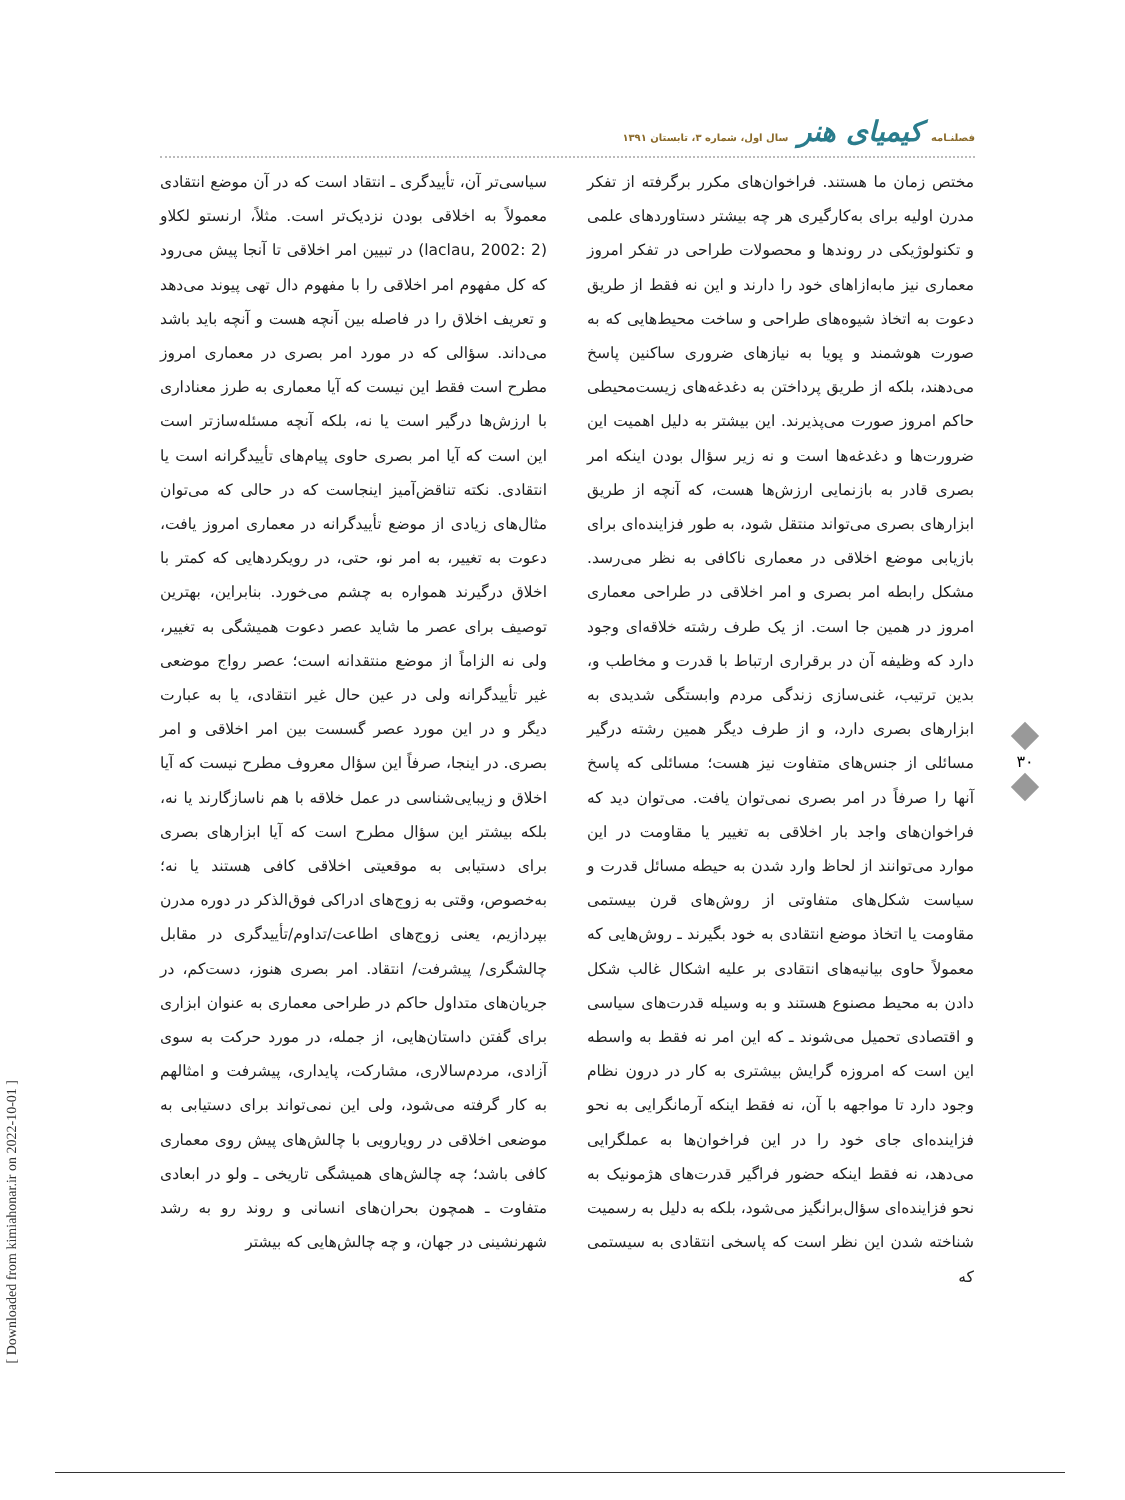فصلنـامه کیمیای هنر سال اول، شماره ۳، تابستان ۱۳۹۱
سیاسی‌تر آن، تأییدگری ـ انتقاد است که در آن موضع انتقادی معمولاً به اخلاقی بودن نزدیک‌تر است. مثلاً، ارنستو لکلاو (laclau, 2002: 2) در تبیین امر اخلاقی تا آنجا پیش می‌رود که کل مفهوم امر اخلاقی را با مفهوم دال تهی پیوند می‌دهد و تعریف اخلاق را در فاصله بین آنچه هست و آنچه باید باشد می‌داند. سؤالی که در مورد امر بصری در معماری امروز مطرح است فقط این نیست که آیا معماری به طرز معناداری با ارزش‌ها درگیر است یا نه، بلکه آنچه مسئله‌سازتر است این است که آیا امر بصری حاوی پیام‌های تأییدگرانه است یا انتقادی. نکته تناقض‌آمیز اینجاست که در حالی که می‌توان مثال‌های زیادی از موضع تأییدگرانه در معماری امروز یافت، دعوت به تغییر، به امر نو، حتی، در رویکردهایی که کمتر با اخلاق درگیرند همواره به چشم می‌خورد. بنابراین، بهترین توصیف برای عصر ما شاید عصر دعوت همیشگی به تغییر، ولی نه الزاماً از موضع منتقدانه است؛ عصر رواج موضعی غیر تأییدگرانه ولی در عین حال غیر انتقادی، یا به عبارت دیگر و در این مورد عصر گسست بین امر اخلاقی و امر بصری. در اینجا، صرفاً این سؤال معروف مطرح نیست که آیا اخلاق و زیبایی‌شناسی در عمل خلاقه با هم ناسازگارند یا نه، بلکه بیشتر این سؤال مطرح است که آیا ابزارهای بصری برای دستیابی به موقعیتی اخلاقی کافی هستند یا نه؛ به‌خصوص، وقتی به زوج‌های ادراکی فوق‌الذکر در دوره مدرن بپردازیم، یعنی زوج‌های اطاعت/تداوم/تأییدگری در مقابل چالشگری/ پیشرفت/ انتقاد. امر بصری هنوز، دست‌کم، در جریان‌های متداول حاکم در طراحی معماری به عنوان ابزاری برای گفتن داستان‌هایی، از جمله، در مورد حرکت به سوی آزادی، مردم‌سالاری، مشارکت، پایداری، پیشرفت و امثالهم به کار گرفته می‌شود، ولی این نمی‌تواند برای دستیابی به موضعی اخلاقی در رویارویی با چالش‌های پیش روی معماری کافی باشد؛ چه چالش‌های همیشگی تاریخی ـ ولو در ابعادی متفاوت ـ همچون بحران‌های انسانی و روند رو به رشد شهرنشینی در جهان، و چه چالش‌هایی که بیشتر
مختص زمان ما هستند. فراخوان‌های مکرر برگرفته از تفکر مدرن اولیه برای به‌کارگیری هر چه بیشتر دستاوردهای علمی و تکنولوژیکی در روندها و محصولات طراحی در تفکر امروز معماری نیز مابه‌ازاهای خود را دارند و این نه فقط از طریق دعوت به اتخاذ شیوه‌های طراحی و ساخت محیط‌هایی که به صورت هوشمند و پویا به نیازهای ضروری ساکنین پاسخ می‌دهند، بلکه از طریق پرداختن به دغدغه‌های زیست‌محیطی حاکم امروز صورت می‌پذیرند. این بیشتر به دلیل اهمیت این ضرورت‌ها و دغدغه‌ها است و نه زیر سؤال بودن اینکه امر بصری قادر به بازنمایی ارزش‌ها هست، که آنچه از طریق ابزارهای بصری می‌تواند منتقل شود، به طور فزاینده‌ای برای بازیابی موضع اخلاقی در معماری ناکافی به نظر می‌رسد. مشکل رابطه امر بصری و امر اخلاقی در طراحی معماری امروز در همین جا است. از یک طرف رشته خلاقه‌ای وجود دارد که وظیفه آن در برقراری ارتباط با قدرت و مخاطب و، بدین ترتیب، غنی‌سازی زندگی مردم وابستگی شدیدی به ابزارهای بصری دارد، و از طرف دیگر همین رشته درگیر مسائلی از جنس‌های متفاوت نیز هست؛ مسائلی که پاسخ آنها را صرفاً در امر بصری نمی‌توان یافت. می‌توان دید که فراخوان‌های واجد بار اخلاقی به تغییر یا مقاومت در این موارد می‌توانند از لحاظ وارد شدن به حیطه مسائل قدرت و سیاست شکل‌های متفاوتی از روش‌های قرن بیستمی مقاومت یا اتخاذ موضع انتقادی به خود بگیرند ـ روش‌هایی که معمولاً حاوی بیانیه‌های انتقادی بر علیه اشکال غالب شکل دادن به محیط مصنوع هستند و به وسیله قدرت‌های سیاسی و اقتصادی تحمیل می‌شوند ـ که این امر نه فقط به واسطه این است که امروزه گرایش بیشتری به کار در درون نظام وجود دارد تا مواجهه با آن، نه فقط اینکه آرمانگرایی به نحو فزاینده‌ای جای خود را در این فراخوان‌ها به عملگرایی می‌دهد، نه فقط اینکه حضور فراگیر قدرت‌های هژمونیک به نحو فزاینده‌ای سؤال‌برانگیز می‌شود، بلکه به دلیل به رسمیت شناخته شدن این نظر است که پاسخی انتقادی به سیستمی که
۳۰
[ Downloaded from kimiahonar.ir on 2022-10-01 ]